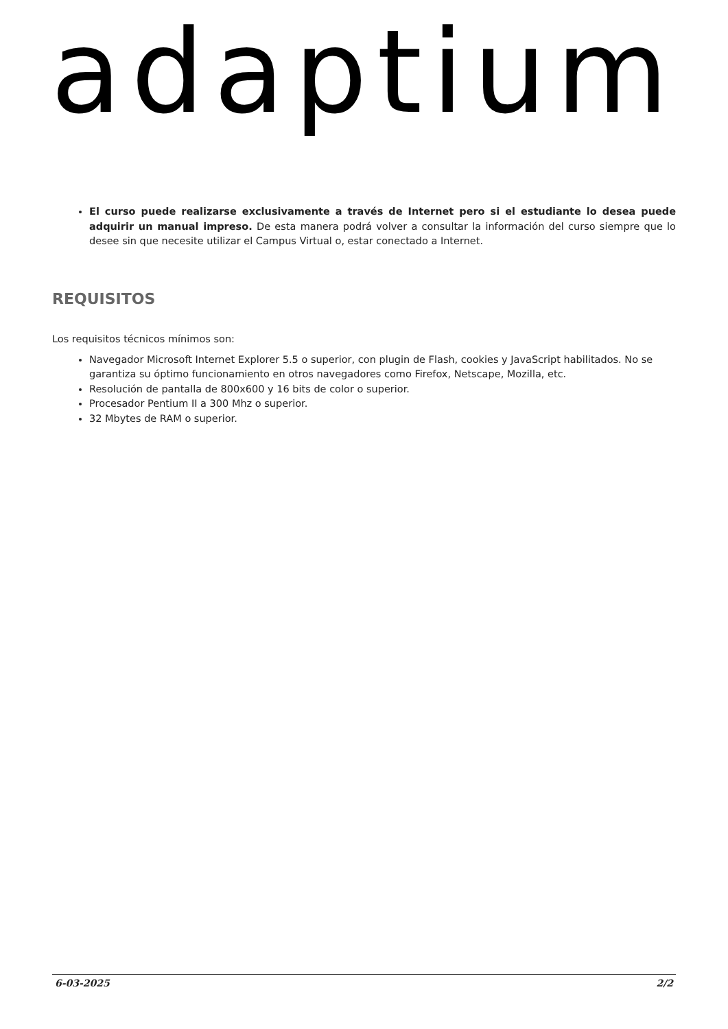adaptium
El curso puede realizarse exclusivamente a través de Internet pero si el estudiante lo desea puede adquirir un manual impreso. De esta manera podrá volver a consultar la información del curso siempre que lo desee sin que necesite utilizar el Campus Virtual o, estar conectado a Internet.
REQUISITOS
Los requisitos técnicos mínimos son:
Navegador Microsoft Internet Explorer 5.5 o superior, con plugin de Flash, cookies y JavaScript habilitados. No se garantiza su óptimo funcionamiento en otros navegadores como Firefox, Netscape, Mozilla, etc.
Resolución de pantalla de 800x600 y 16 bits de color o superior.
Procesador Pentium II a 300 Mhz o superior.
32 Mbytes de RAM o superior.
6-03-2025 2/2